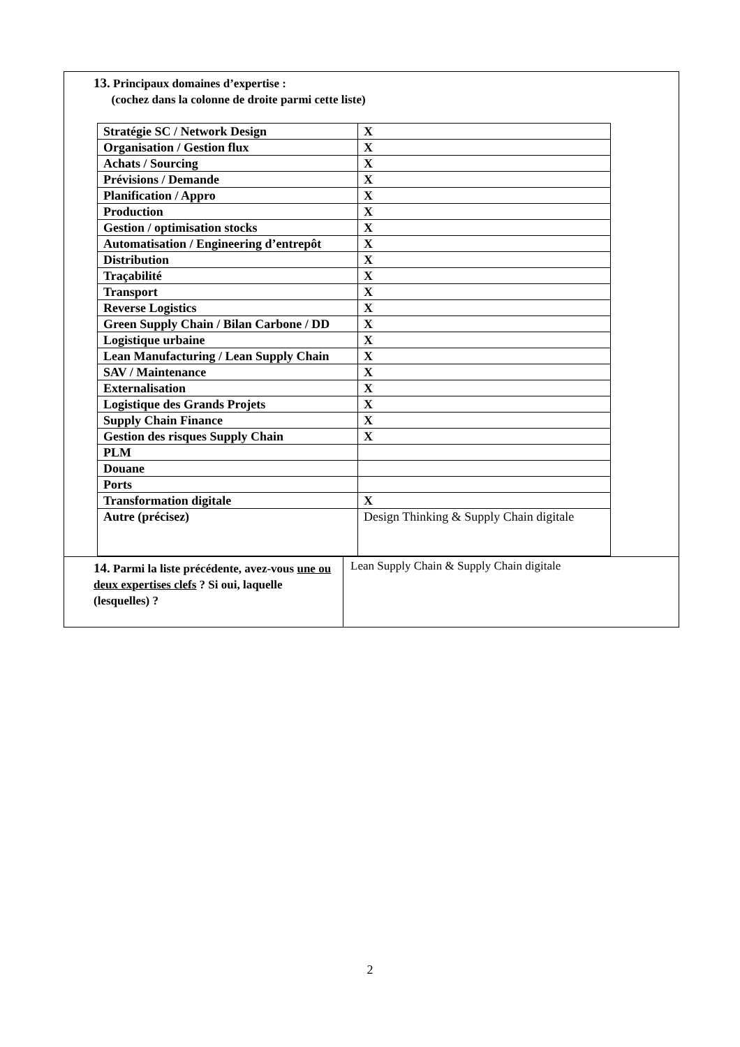13. Principaux domaines d’expertise :
(cochez dans la colonne de droite parmi cette liste)
| Stratégie SC / Network Design | X |
| Organisation / Gestion flux | X |
| Achats / Sourcing | X |
| Prévisions / Demande | X |
| Planification / Appro | X |
| Production | X |
| Gestion / optimisation stocks | X |
| Automatisation / Engineering d’entrepôt | X |
| Distribution | X |
| Traçabilité | X |
| Transport | X |
| Reverse Logistics | X |
| Green Supply Chain / Bilan Carbone / DD | X |
| Logistique urbaine | X |
| Lean Manufacturing / Lean Supply Chain | X |
| SAV / Maintenance | X |
| Externalisation | X |
| Logistique des Grands Projets | X |
| Supply Chain Finance | X |
| Gestion des risques Supply Chain | X |
| PLM | |
| Douane | |
| Ports | |
| Transformation digitale | X |
| Autre (précisez) | Design Thinking & Supply Chain digitale |
14. Parmi la liste précédente, avez-vous une ou deux expertises clefs ? Si oui, laquelle (lesquelles) ?
Lean Supply Chain & Supply Chain digitale
2